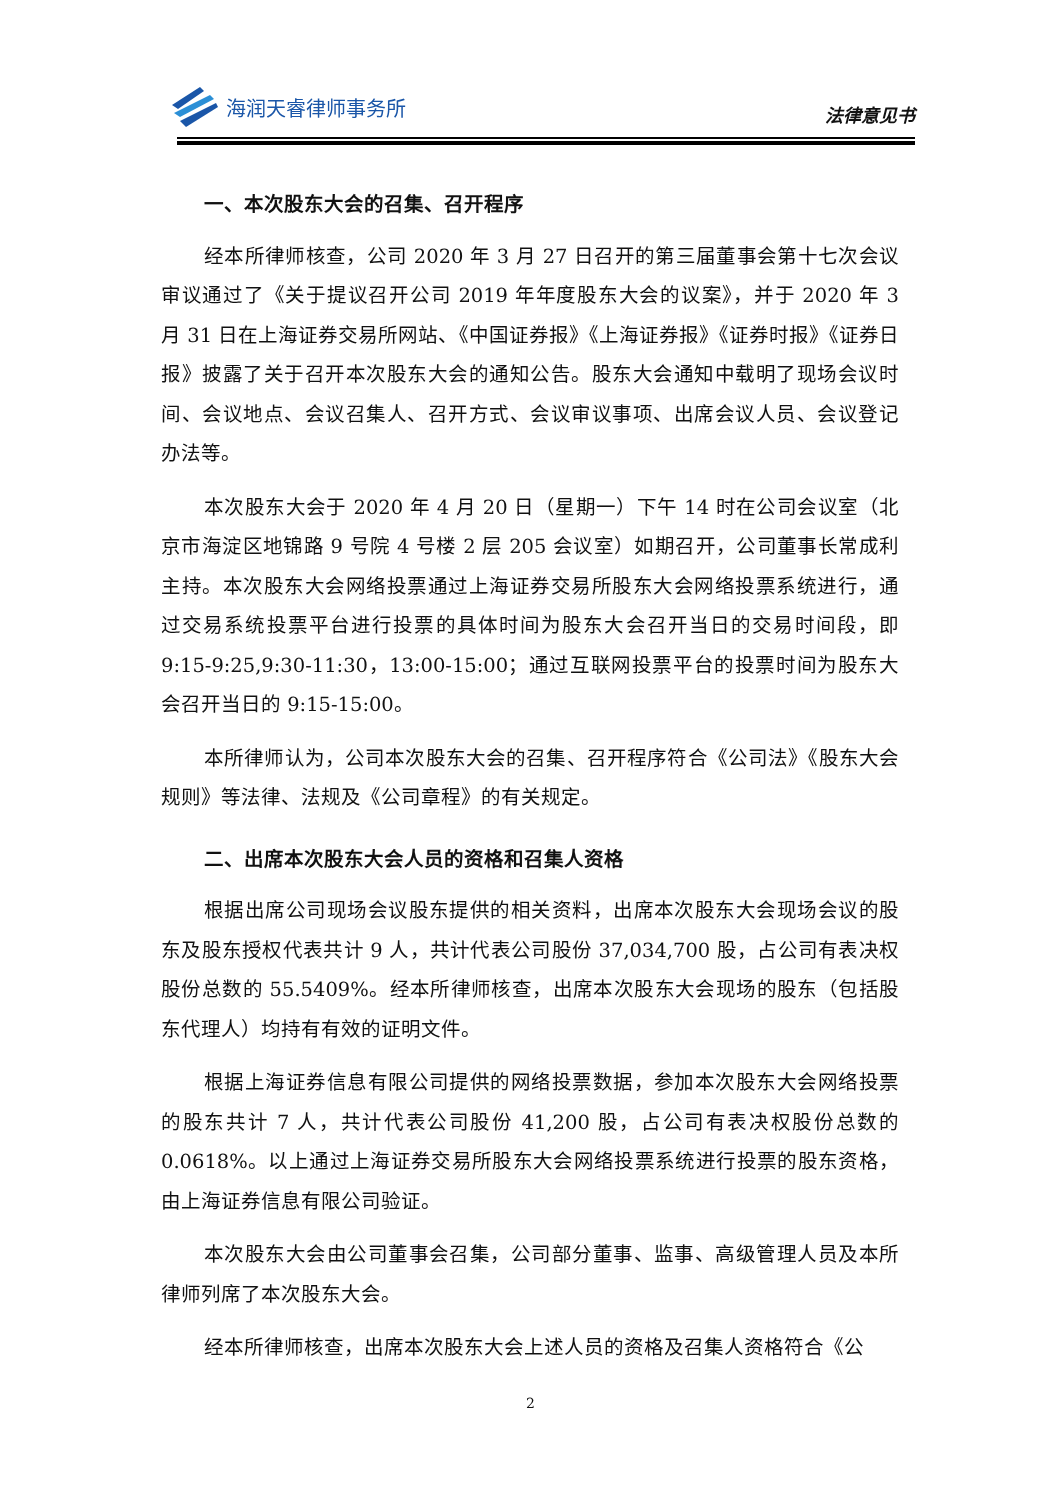海润天睿律师事务所
法律意见书
一、本次股东大会的召集、召开程序
经本所律师核查，公司 2020 年 3 月 27 日召开的第三届董事会第十七次会议审议通过了《关于提议召开公司 2019 年年度股东大会的议案》，并于 2020 年 3 月 31 日在上海证券交易所网站、《中国证券报》《上海证券报》《证券时报》《证券日报》披露了关于召开本次股东大会的通知公告。股东大会通知中载明了现场会议时间、会议地点、会议召集人、召开方式、会议审议事项、出席会议人员、会议登记办法等。
本次股东大会于 2020 年 4 月 20 日（星期一）下午 14 时在公司会议室（北京市海淀区地锦路 9 号院 4 号楼 2 层 205 会议室）如期召开，公司董事长常成利主持。本次股东大会网络投票通过上海证券交易所股东大会网络投票系统进行，通过交易系统投票平台进行投票的具体时间为股东大会召开当日的交易时间段，即 9:15-9:25,9:30-11:30，13:00-15:00；通过互联网投票平台的投票时间为股东大会召开当日的 9:15-15:00。
本所律师认为，公司本次股东大会的召集、召开程序符合《公司法》《股东大会规则》等法律、法规及《公司章程》的有关规定。
二、出席本次股东大会人员的资格和召集人资格
根据出席公司现场会议股东提供的相关资料，出席本次股东大会现场会议的股东及股东授权代表共计 9 人，共计代表公司股份 37,034,700 股，占公司有表决权股份总数的 55.5409%。经本所律师核查，出席本次股东大会现场的股东（包括股东代理人）均持有有效的证明文件。
根据上海证券信息有限公司提供的网络投票数据，参加本次股东大会网络投票的股东共计 7 人，共计代表公司股份 41,200 股，占公司有表决权股份总数的 0.0618%。以上通过上海证券交易所股东大会网络投票系统进行投票的股东资格，由上海证券信息有限公司验证。
本次股东大会由公司董事会召集，公司部分董事、监事、高级管理人员及本所律师列席了本次股东大会。
经本所律师核查，出席本次股东大会上述人员的资格及召集人资格符合《公
2